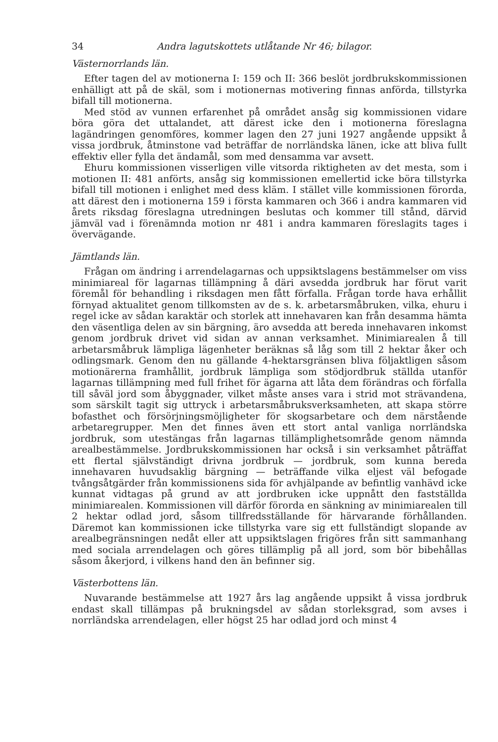34 Andra lagutskottets utlåtande Nr 46; bilagor.
Västernorrlands län.
Efter tagen del av motionerna I: 159 och II: 366 beslöt jordbrukskommissionen enhälligt att på de skäl, som i motionernas motivering finnas anförda, tillstyrka bifall till motionerna.
Med stöd av vunnen erfarenhet på området ansåg sig kommissionen vidare böra göra det uttalandet, att därest icke den i motionerna föreslagna lagändringen genomföres, kommer lagen den 27 juni 1927 angående uppsikt å vissa jordbruk, åtminstone vad beträffar de norrländska länen, icke att bliva fullt effektiv eller fylla det ändamål, som med densamma var avsett.
Ehuru kommissionen visserligen ville vitsorda riktigheten av det mesta, som i motionen II: 481 anförts, ansåg sig kommissionen emellertid icke böra tillstyrka bifall till motionen i enlighet med dess kläm. I stället ville kommissionen förorda, att därest den i motionerna 159 i första kammaren och 366 i andra kammaren vid årets riksdag föreslagna utredningen beslutas och kommer till stånd, därvid jämväl vad i förenämnda motion nr 481 i andra kammaren föreslagits tages i övervägande.
Jämtlands län.
Frågan om ändring i arrendelagarnas och uppsiktslagens bestämmelser om viss minimiareal för lagarnas tillämpning å däri avsedda jordbruk har förut varit föremål för behandling i riksdagen men fått förfalla. Frågan torde hava erhållit förnyad aktualitet genom tillkomsten av de s. k. arbetarsmåbruken, vilka, ehuru i regel icke av sådan karaktär och storlek att innehavaren kan från desamma hämta den väsentliga delen av sin bärgning, äro avsedda att bereda innehavaren inkomst genom jordbruk drivet vid sidan av annan verksamhet. Minimiarealen å till arbetarsmåbruk lämpliga lägenheter beräknas så låg som till 2 hektar åker och odlingsmark. Genom den nu gällande 4-hektarsgränsen bliva följaktligen såsom motionärerna framhållit, jordbruk lämpliga som stödjordbruk ställda utanför lagarnas tillämpning med full frihet för ägarna att låta dem förändras och förfalla till såväl jord som åbyggnader, vilket måste anses vara i strid mot strävandena, som särskilt tagit sig uttryck i arbetarsmåbruksverksamheten, att skapa större bofasthet och försörjningsmöjligheter för skogsarbetare och dem närstående arbetaregrupper. Men det finnes även ett stort antal vanliga norrländska jordbruk, som utestängas från lagarnas tillämplighetsområde genom nämnda arealbestämmelse. Jordbrukskommissionen har också i sin verksamhet påträffat ett flertal självständigt drivna jordbruk — jordbruk, som kunna bereda innehavaren huvudsaklig bärgning — beträffande vilka eljest väl befogade tvångsåtgärder från kommissionens sida för avhjälpande av befintlig vanhävd icke kunnat vidtagas på grund av att jordbruken icke uppnått den fastställda minimiarealen. Kommissionen vill därför förorda en sänkning av minimiarealen till 2 hektar odlad jord, såsom tillfredsställande för härvarande förhållanden. Däremot kan kommissionen icke tillstyrka vare sig ett fullständigt slopande av arealbegränsningen nedåt eller att uppsiktslagen frigöres från sitt sammanhang med sociala arrendelagen och göres tillämplig på all jord, som bör bibehållas såsom åkerjord, i vilkens hand den än befinner sig.
Västerbottens län.
Nuvarande bestämmelse att 1927 års lag angående uppsikt å vissa jordbruk endast skall tillämpas på brukningsdel av sådan storleksgrad, som avses i norrländska arrendelagen, eller högst 25 har odlad jord och minst 4